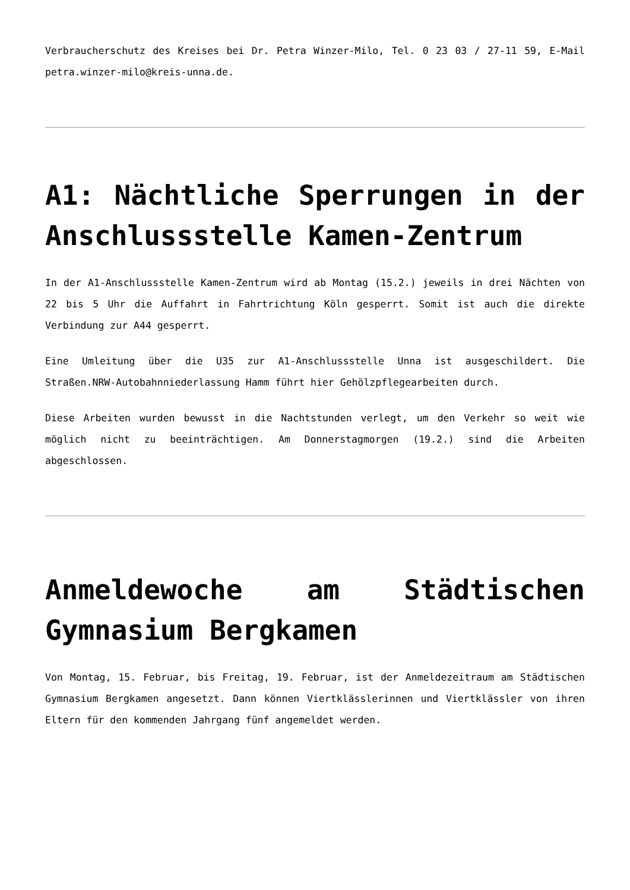Verbraucherschutz des Kreises bei Dr. Petra Winzer-Milo, Tel. 0 23 03 / 27-11 59, E-Mail petra.winzer-milo@kreis-unna.de.
A1: Nächtliche Sperrungen in der Anschlussstelle Kamen-Zentrum
In der A1-Anschlussstelle Kamen-Zentrum wird ab Montag (15.2.) jeweils in drei Nächten von 22 bis 5 Uhr die Auffahrt in Fahrtrichtung Köln gesperrt. Somit ist auch die direkte Verbindung zur A44 gesperrt.
Eine Umleitung über die U35 zur A1-Anschlussstelle Unna ist ausgeschildert. Die Straßen.NRW-Autobahnniederlassung Hamm führt hier Gehölzpflegearbeiten durch.
Diese Arbeiten wurden bewusst in die Nachtstunden verlegt, um den Verkehr so weit wie möglich nicht zu beeinträchtigen. Am Donnerstagmorgen (19.2.) sind die Arbeiten abgeschlossen.
Anmeldewoche am Städtischen Gymnasium Bergkamen
Von Montag, 15. Februar, bis Freitag, 19. Februar, ist der Anmeldezeitraum am Städtischen Gymnasium Bergkamen angesetzt. Dann können Viertklässlerinnen und Viertklässler von ihren Eltern für den kommenden Jahrgang fünf angemeldet werden.